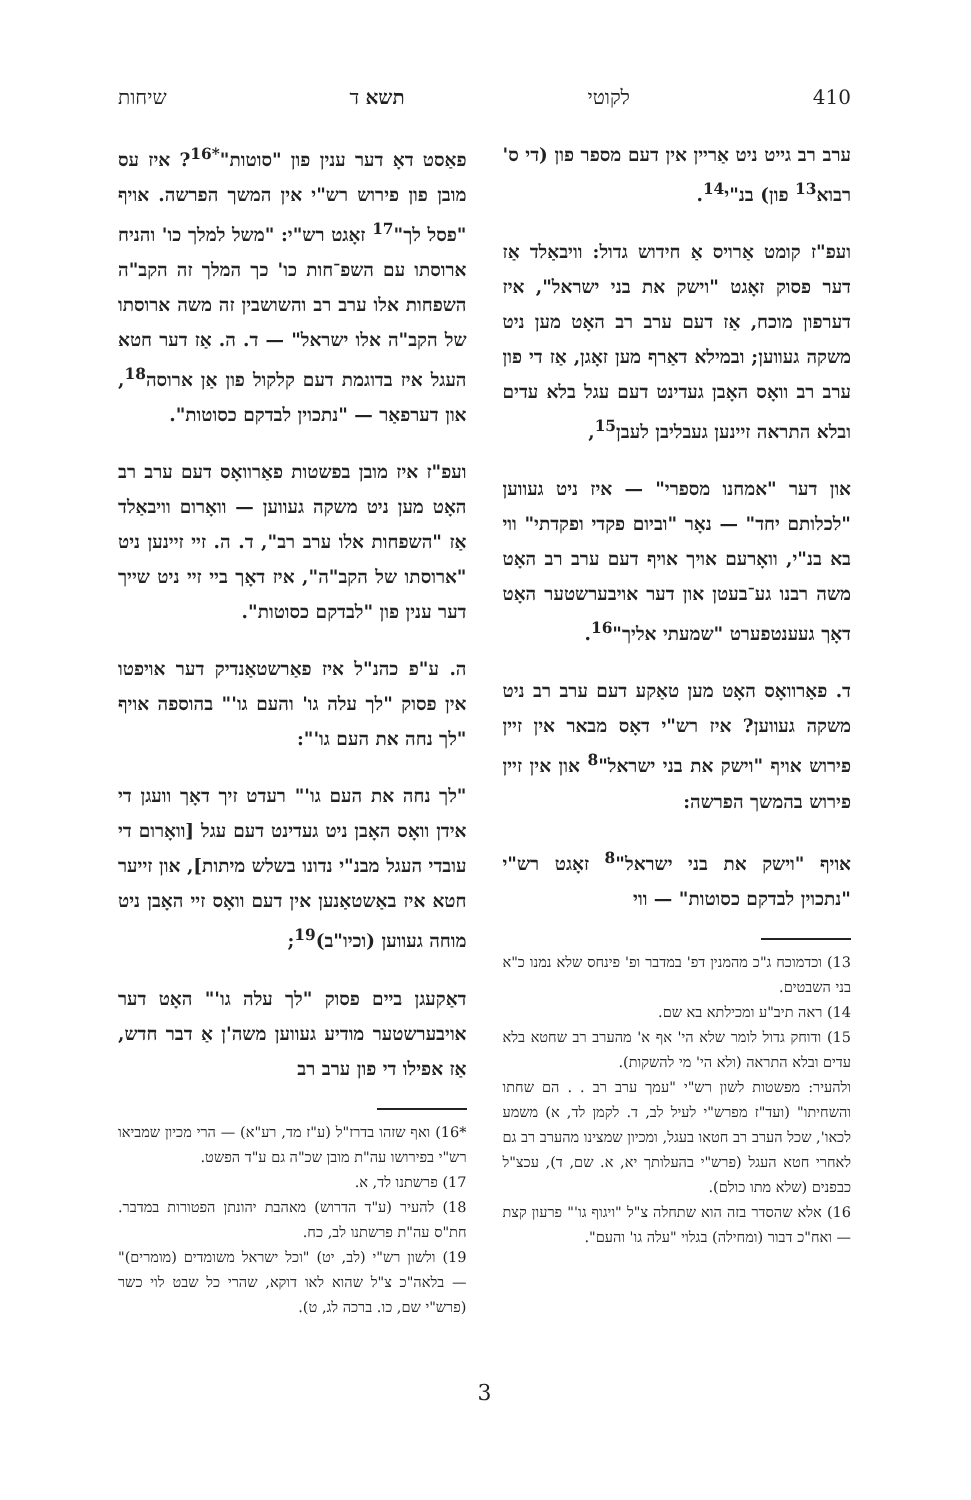410 לקוטי תשא ד שיחות
ערב רב גייט ניט אַריין אין דעם מספר פון (די ס' רבוא<sup>13</sup> פון) בנ"י<sup>14</sup>.
ועפ"ז קומט אַרויס אַ חידוש גדול: וויבאַלד אַז דער פסוק זאָגט "וישק את בני ישראל", איז דערפון מוכח, אַז דעם ערב רב האָט מען ניט משקה געווען; ובמילא דאַרף מען זאָגן, אַז די פון ערב רב וואָס האָבן געדינט דעם עגל בלא עדים ובלא התראה זיינען געבליבן לעבן<sup>15</sup>,
און דער "אמחנו מספרי" — איז ניט געווען "לכלותם יחד" — נאָר "וביום פקדי ופקדתי" ווי בא בנ"י, וואָרעם אויך אויף דעם ערב רב האָט משה רבנו גע־בעטן און דער אויבערשטער האָט דאָך געענטפערט "שמעתי אליך"<sup>16</sup>.
ד. פאַרוואָס האָט מען טאַקע דעם ערב רב ניט משקה געווען? איז רש"י דאָס מבאר אין זיין פירוש אויף "וישק את בני ישראל"<sup>8</sup> און אין זיין פירוש בהמשך הפרשה:
אויף "וישק את בני ישראל"<sup>8</sup> זאָגט רש"י "נתכוין לבדקם כסוטות" — ווי
13) וכדמוכח ג"כ מהמנין דפ' במדבר ופ' פינחס שלא נמנו כ"א בני השבטים.
14) ראה תיב"ע ומכילתא בא שם.
15) ודוחק גדול לומר שלא הי' אף א' מהערב רב שחטא בלא עדים ובלא התראה (ולא הי' מי להשקות).
ולהעיר: מפשטות לשון רש"י "עמך ערב רב . . הם שחתו והשחיתו" (ועד"ז מפרש"י לעיל לב, ד. לקמן לד, א) משמע לכאו', שכל הערב רב חטאו בעגל, ומכיון שמצינו מהערב רב גם לאחרי חטא העגל (פרש"י בהעלותך יא, א. שם, ד), עכצ"ל כבפנים (שלא מתו כולם).
16) אלא שהסדר בזה הוא שתחלה צ"ל "ויגוף גו'" פרעון קצת — ואח"כ דבור (ומחילה) בגלוי "עלה גו' והעם".
פאַסט דאָ דער ענין פון "סוטות"<sup>*16</sup>? איז עס מובן פון פירוש רש"י אין המשך הפרשה. אויף "פסל לך"<sup>17</sup> זאָגט רש"י: "משל למלך כו' והניח ארוסתו עם השפ־חות כו' כך המלך זה הקב"ה השפחות אלו ערב רב והשושבין זה משה ארוסתו של הקב"ה אלו ישראל" — ד. ה. אַז דער חטא העגל איז בדוגמת דעם קלקול פון אַן ארוסה<sup>18</sup>, און דערפאַר — "נתכוין לבדקם כסוטות".
ועפ"ז איז מובן בפשטות פאַרוואָס דעם ערב רב האָט מען ניט משקה געווען — וואָרום וויבאַלד אַז "השפחות אלו ערב רב", ד. ה. זיי זיינען ניט "ארוסתו של הקב"ה", איז דאָך ביי זיי ניט שייך דער ענין פון "לבדקם כסוטות".
ה. ע"פ כהנ"ל איז פאַרשטאַנדיק דער אויפטו אין פסוק "לך עלה גו' והעם גו'" בהוספה אויף "לך נחה את העם גו'":
"לך נחה את העם גו'" רעדט זיך דאָך וועגן די אידן וואָס האָבן ניט געדינט דעם עגל [וואָרום די עובדי העגל מבנ"י נדונו בשלש מיתות], און זייער חטא איז באַשטאַנען אין דעם וואָס זיי האָבן ניט מוחה געווען (וכיו"ב)<sup>19</sup>;
דאַקעגן ביים פסוק "לך עלה גו'" האָט דער אויבערשטער מודיע געווען משה'ן אַ דבר חדש, אַז אפילו די פון ערב רב
*16) ואף שזהו בדרז"ל (ע"ז מד, רע"א) — הרי מכיון שמביאו רש"י בפירושו עה"ת מובן שכ"ה גם ע"ד הפשט.
17) פרשתנו לד, א.
18) להעיר (ע"ד הדרוש) מאהבת יהונתן הפטורות במדבר. חת"ס עה"ת פרשתנו לב, כח.
19) ולשון רש"י (לב, יט) "וכל ישראל משומדים (מומרים)" — בלאה"כ צ"ל שהוא לאו דוקא, שהרי כל שבט לוי כשר (פרש"י שם, כו. ברכה לג, ט).
3